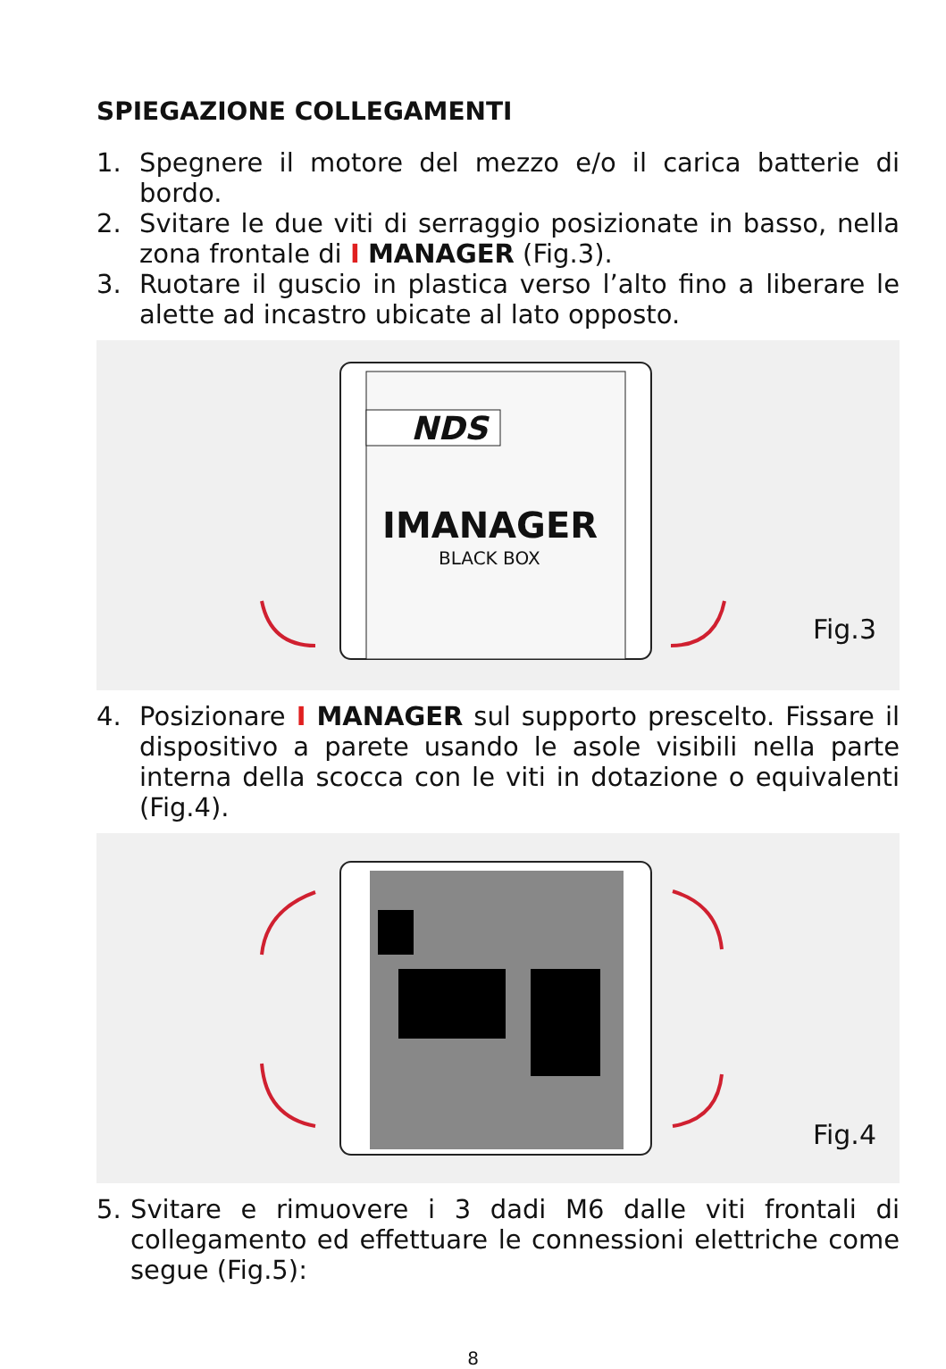SPIEGAZIONE COLLEGAMENTI
1. Spegnere il motore del mezzo e/o il carica batterie di bordo.
2. Svitare le due viti di serraggio posizionate in basso, nella zona frontale di I MANAGER (Fig.3).
3. Ruotare il guscio in plastica verso l’alto fino a liberare le alette ad incastro ubicate al lato opposto.
NDS
IMANAGER
BLACK BOX
Fig.3
4. Posizionare I MANAGER sul supporto prescelto. Fissare il dispositivo a parete usando le asole visibili nella parte interna della scocca con le viti in dotazione o equivalenti (Fig.4).
Fig.4
5. Svitare e rimuovere i 3 dadi M6 dalle viti frontali di collegamento ed effettuare le connessioni elettriche come segue (Fig.5):
8